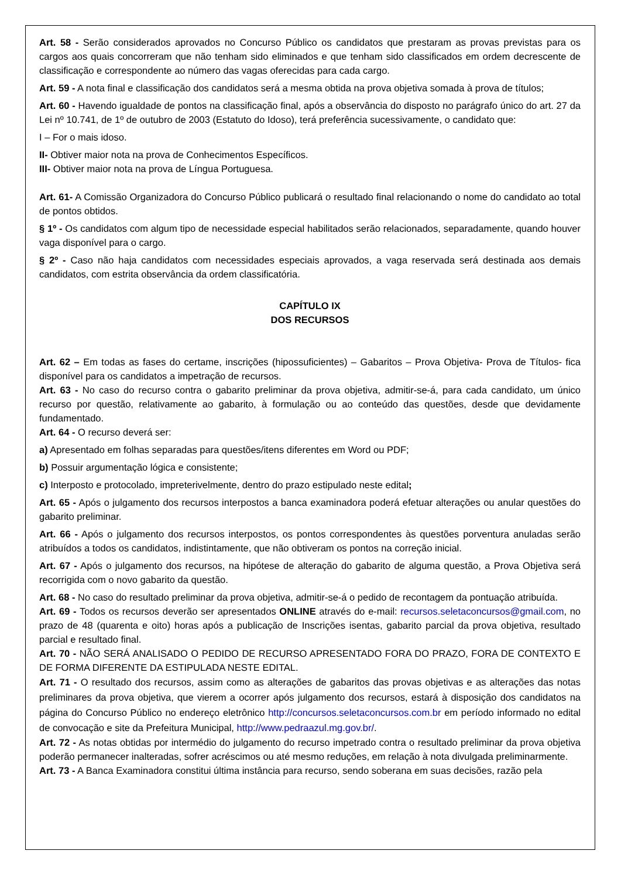Art. 58 - Serão considerados aprovados no Concurso Público os candidatos que prestaram as provas previstas para os cargos aos quais concorreram que não tenham sido eliminados e que tenham sido classificados em ordem decrescente de classificação e correspondente ao número das vagas oferecidas para cada cargo.
Art. 59 - A nota final e classificação dos candidatos será a mesma obtida na prova objetiva somada à prova de títulos;
Art. 60 - Havendo igualdade de pontos na classificação final, após a observância do disposto no parágrafo único do art. 27 da Lei nº 10.741, de 1º de outubro de 2003 (Estatuto do Idoso), terá preferência sucessivamente, o candidato que:
I – For o mais idoso.
II- Obtiver maior nota na prova de Conhecimentos Específicos.
III- Obtiver maior nota na prova de Língua Portuguesa.
Art. 61- A Comissão Organizadora do Concurso Público publicará o resultado final relacionando o nome do candidato ao total de pontos obtidos.
§ 1º - Os candidatos com algum tipo de necessidade especial habilitados serão relacionados, separadamente, quando houver vaga disponível para o cargo.
§ 2º - Caso não haja candidatos com necessidades especiais aprovados, a vaga reservada será destinada aos demais candidatos, com estrita observância da ordem classificatória.
CAPÍTULO IX
DOS RECURSOS
Art. 62 – Em todas as fases do certame, inscrições (hipossuficientes) – Gabaritos – Prova Objetiva- Prova de Títulos- fica disponível para os candidatos a impetração de recursos.
Art. 63 - No caso do recurso contra o gabarito preliminar da prova objetiva, admitir-se-á, para cada candidato, um único recurso por questão, relativamente ao gabarito, à formulação ou ao conteúdo das questões, desde que devidamente fundamentado.
Art. 64 - O recurso deverá ser:
a) Apresentado em folhas separadas para questões/itens diferentes em Word ou PDF;
b) Possuir argumentação lógica e consistente;
c) Interposto e protocolado, impreterivelmente, dentro do prazo estipulado neste edital;
Art. 65 - Após o julgamento dos recursos interpostos a banca examinadora poderá efetuar alterações ou anular questões do gabarito preliminar.
Art. 66 - Após o julgamento dos recursos interpostos, os pontos correspondentes às questões porventura anuladas serão atribuídos a todos os candidatos, indistintamente, que não obtiveram os pontos na correção inicial.
Art. 67 - Após o julgamento dos recursos, na hipótese de alteração do gabarito de alguma questão, a Prova Objetiva será recorrigida com o novo gabarito da questão.
Art. 68 - No caso do resultado preliminar da prova objetiva, admitir-se-á o pedido de recontagem da pontuação atribuída.
Art. 69 - Todos os recursos deverão ser apresentados ONLINE através do e-mail: recursos.seletaconcursos@gmail.com, no prazo de 48 (quarenta e oito) horas após a publicação de Inscrições isentas, gabarito parcial da prova objetiva, resultado parcial e resultado final.
Art. 70 - NÃO SERÁ ANALISADO O PEDIDO DE RECURSO APRESENTADO FORA DO PRAZO, FORA DE CONTEXTO E DE FORMA DIFERENTE DA ESTIPULADA NESTE EDITAL.
Art. 71 - O resultado dos recursos, assim como as alterações de gabaritos das provas objetivas e as alterações das notas preliminares da prova objetiva, que vierem a ocorrer após julgamento dos recursos, estará à disposição dos candidatos na página do Concurso Público no endereço eletrônico http://concursos.seletaconcursos.com.br em período informado no edital de convocação e site da Prefeitura Municipal, http://www.pedraazul.mg.gov.br/.
Art. 72 - As notas obtidas por intermédio do julgamento do recurso impetrado contra o resultado preliminar da prova objetiva poderão permanecer inalteradas, sofrer acréscimos ou até mesmo reduções, em relação à nota divulgada preliminarmente.
Art. 73 - A Banca Examinadora constitui última instância para recurso, sendo soberana em suas decisões, razão pela